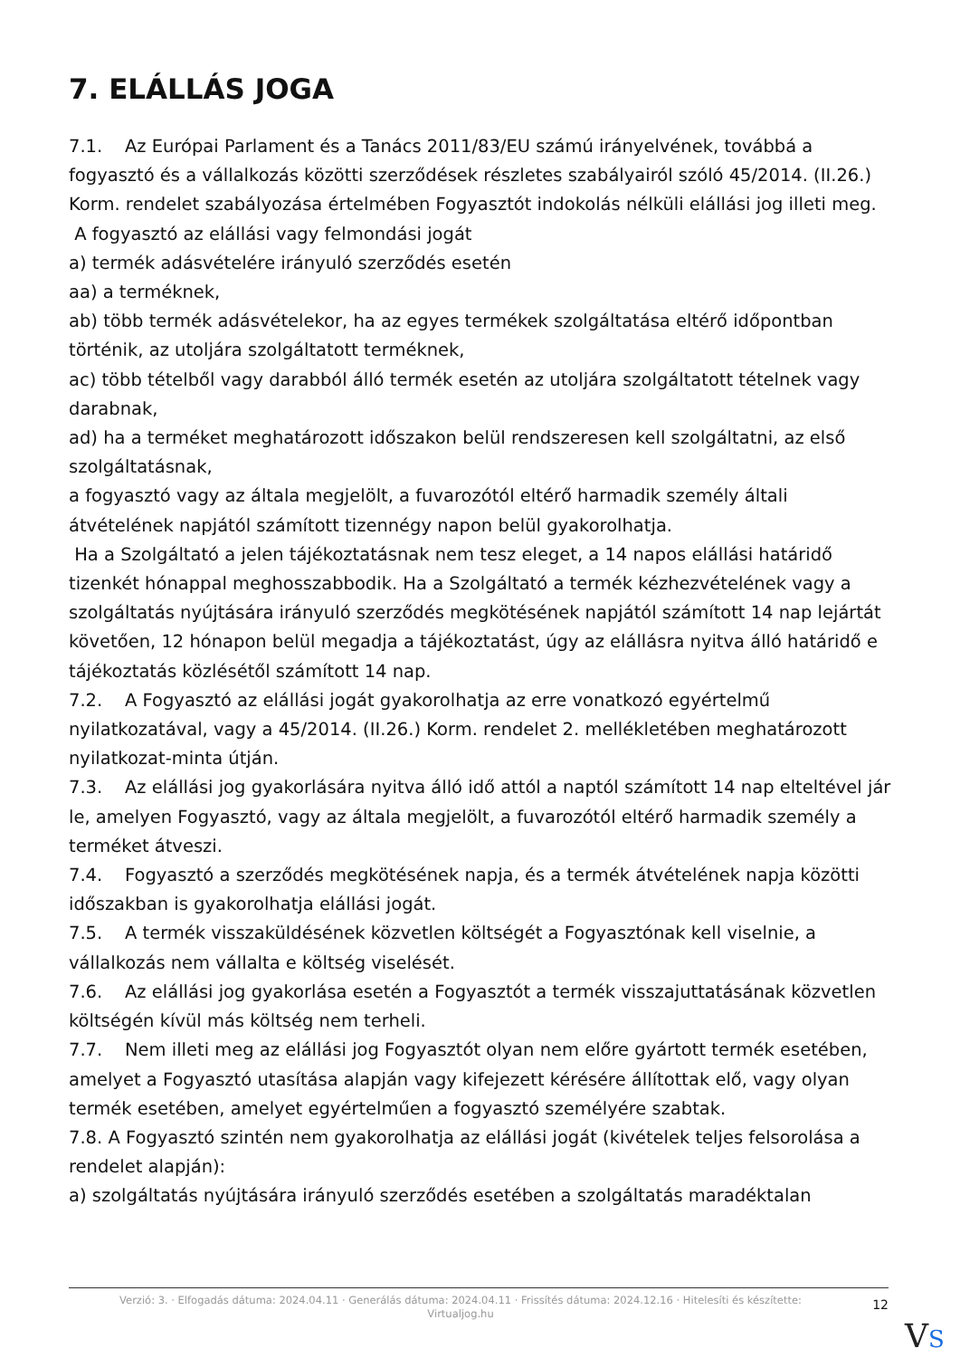7. ELÁLLÁS JOGA
7.1. Az Európai Parlament és a Tanács 2011/83/EU számú irányelvének, továbbá a fogyasztó és a vállalkozás közötti szerződések részletes szabályairól szóló 45/2014. (II.26.) Korm. rendelet szabályozása értelmében Fogyasztót indokolás nélküli elállási jog illeti meg.
A fogyasztó az elállási vagy felmondási jogát
a) termék adásvételére irányuló szerződés esetén
aa) a terméknek,
ab) több termék adásvételekor, ha az egyes termékek szolgáltatása eltérő időpontban történik, az utoljára szolgáltatott terméknek,
ac) több tételből vagy darabból álló termék esetén az utoljára szolgáltatott tételnek vagy darabnak,
ad) ha a terméket meghatározott időszakon belül rendszeresen kell szolgáltatni, az első szolgáltatásnak,
a fogyasztó vagy az általa megjelölt, a fuvarozótól eltérő harmadik személy általi átvételének napjától számított tizennégy napon belül gyakorolhatja.
Ha a Szolgáltató a jelen tájékoztatásnak nem tesz eleget, a 14 napos elállási határidő tizenkét hónappal meghosszabbodik. Ha a Szolgáltató a termék kézhezvételének vagy a szolgáltatás nyújtására irányuló szerződés megkötésének napjától számított 14 nap lejártát követően, 12 hónapon belül megadja a tájékoztatást, úgy az elállásra nyitva álló határidő e tájékoztatás közlésétől számított 14 nap.
7.2. A Fogyasztó az elállási jogát gyakorolhatja az erre vonatkozó egyértelmű nyilatkozatával, vagy a 45/2014. (II.26.) Korm. rendelet 2. mellékletében meghatározott nyilatkozat-minta útján.
7.3. Az elállási jog gyakorlására nyitva álló idő attól a naptól számított 14 nap elteltével jár le, amelyen Fogyasztó, vagy az általa megjelölt, a fuvarozótól eltérő harmadik személy a terméket átveszi.
7.4. Fogyasztó a szerződés megkötésének napja, és a termék átvételének napja közötti időszakban is gyakorolhatja elállási jogát.
7.5. A termék visszaküldésének közvetlen költségét a Fogyasztónak kell viselnie, a vállalkozás nem vállalta e költség viselését.
7.6. Az elállási jog gyakorlása esetén a Fogyasztót a termék visszajuttatásának közvetlen költségén kívül más költség nem terheli.
7.7. Nem illeti meg az elállási jog Fogyasztót olyan nem előre gyártott termék esetében, amelyet a Fogyasztó utasítása alapján vagy kifejezett kérésére állítottak elő, vagy olyan termék esetében, amelyet egyértelműen a fogyasztó személyére szabtak.
7.8. A Fogyasztó szintén nem gyakorolhatja az elállási jogát (kivételek teljes felsorolása a rendelet alapján):
a) szolgáltatás nyújtására irányuló szerződés esetében a szolgáltatás maradéktalan
Verzió: 3. · Elfogadás dátuma: 2024.04.11 · Generálás dátuma: 2024.04.11 · Frissítés dátuma: 2024.12.16 · Hitelesíti és készítette:
Virtualjog.hu
12
VS